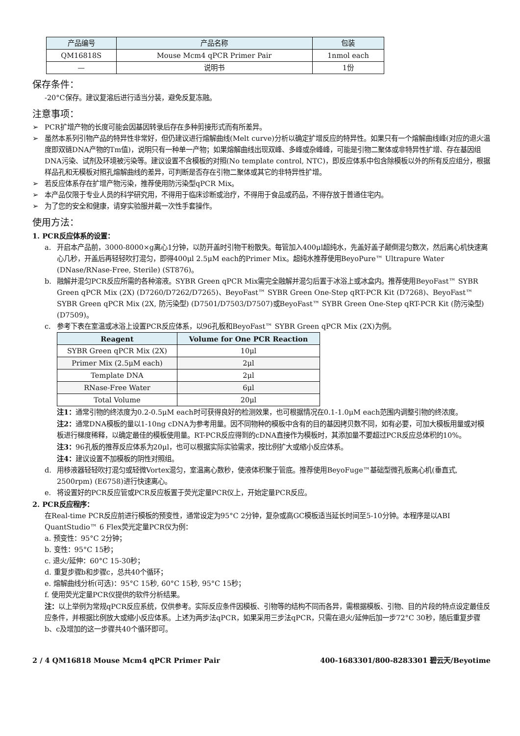| 产品编号 | 产品名称 | 包装 |
| QM16818S | Mouse Mcm4 qPCR Primer Pair | 1nmol each |
| — | 说明书 | 1份 |
保存条件：
-20°C保存。建议复溶后进行适当分装，避免反复冻融。
注意事项：
➢ PCR扩增产物的长度可能会因基因转录后存在多种剪接形式而有所差异。
➢ 虽然本系列引物产品的特异性非常好，但仍建议进行熔解曲线(Melt curve)分析以确定扩增反应的特异性。如果只有一个熔解曲线峰(对应的退火温度即双链DNA产物的Tm值)，说明只有一种单一产物；如果熔解曲线出现双峰、多峰或杂峰峰，可能是引物二聚体或非特异性扩增、存在基因组DNA污染、试剂及环境被污染等。建议设置不含模板的对照(No template control, NTC)，即反应体系中包含除模板以外的所有反应组分，根据样品孔和无模板对照孔熔解曲线的差异，可判断是否存在引物二聚体或其它的非特异性扩增。
➢ 若反应体系存在扩增产物污染，推荐使用防污染型qPCR Mix。
➢ 本产品仅限于专业人员的科学研究用，不得用于临床诊断或治疗，不得用于食品或药品，不得存放于普通住宅内。
➢ 为了您的安全和健康，请穿实验服并戴一次性手套操作。
使用方法：
1. PCR反应体系的设置：
a. 开启本产品前，3000-8000×g离心1分钟，以防开盖时引物干粉散失。每管加入400μl超纯水，先盖好盖子颠倒混匀数次，然后离心机快速离心几秒，开盖后再轻轻吹打混匀，即得400μl 2.5μM each的Primer Mix。超纯水推荐使用BeyoPure™ Ultrapure Water (DNase/RNase-Free, Sterile) (ST876)。
b. 融解并混匀PCR反应所需的各种溶液。SYBR Green qPCR Mix需完全融解并混匀后置于冰浴上或冰盒内。推荐使用BeyoFast™ SYBR Green qPCR Mix (2X) (D7260/D7262/D7265)、BeyoFast™ SYBR Green One-Step qRT-PCR Kit (D7268)、BeyoFast™ SYBR Green qPCR Mix (2X, 防污染型) (D7501/D7503/D7507)或BeyoFast™ SYBR Green One-Step qRT-PCR Kit (防污染型) (D7509)。
c. 参考下表在室温或冰浴上设置PCR反应体系，以96孔板和BeyoFast™ SYBR Green qPCR Mix (2X)为例。
| Reagent | Volume for One PCR Reaction |
| --- | --- |
| SYBR Green qPCR Mix (2X) | 10μl |
| Primer Mix (2.5μM each) | 2μl |
| Template DNA | 2μl |
| RNase-Free Water | 6μl |
| Total Volume | 20μl |
注1：通常引物的终浓度为0.2-0.5μM each时可获得良好的检测效果，也可根据情况在0.1-1.0μM each范围内调整引物的终浓度。
注2：通常DNA模板的量以1-10ng cDNA为参考用量。因不同物种的模板中含有的目的基因拷贝数不同，如有必要，可加大模板用量或对模板进行梯度稀释，以确定最佳的模板使用量。RT-PCR反应得到的cDNA直接作为模板时，其添加量不要超过PCR反应总体积的10%。
注3：96孔板的推荐反应体系为20μl，也可以根据实际实验需求，按比例扩大或缩小反应体系。
注4：建议设置不加模板的阴性对照组。
d. 用移液器轻轻吹打混匀或轻微Vortex混匀，室温离心数秒，使液体积聚于管底。推荐使用BeyoFuge™基础型微孔板离心机(垂直式, 2500rpm) (E6758)进行快速离心。
e. 将设置好的PCR反应管或PCR反应板置于荧光定量PCR仪上，开始定量PCR反应。
2. PCR反应程序：
在Real-time PCR反应前进行模板的预变性，通常设定为95°C 2分钟，复杂或高GC模板适当延长时间至5-10分钟。本程序是以ABI QuantStudio™ 6 Flex荧光定量PCR仪为例：
a. 预变性：95°C 2分钟；
b. 变性：95°C 15秒；
c. 退火/延伸：60°C 15-30秒；
d. 重复步骤b和步骤c，总共40个循环；
e. 熔解曲线分析(可选)：95°C 15秒, 60°C 15秒, 95°C 15秒；
f. 使用荧光定量PCR仪提供的软件分析结果。
注：以上举例为常规qPCR反应系统，仅供参考。实际反应条件因模板、引物等的结构不同而各异，需根据模板、引物、目的片段的特点设定最佳反应条件，并根据比例放大或缩小反应体系。上述为两步法qPCR，如果采用三步法qPCR，只需在退火/延伸后加一步72°C 30秒，随后重复步骤b、c及增加的这一步骤共40个循环即可。
2 / 4 QM16818 Mouse Mcm4 qPCR Primer Pair 400-1683301/800-8283301 碧云天/Beyotime